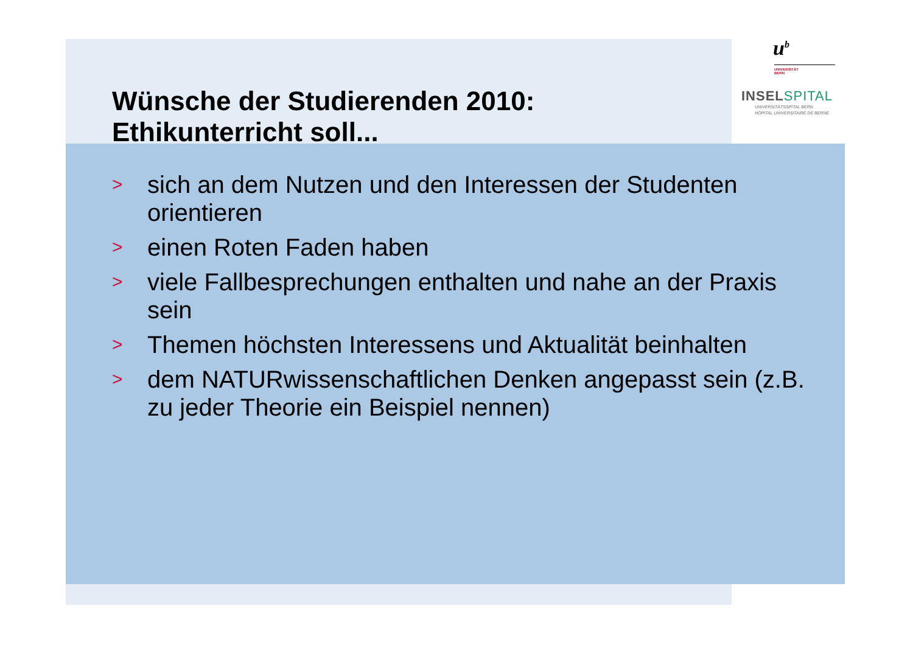Wünsche der Studierenden 2010:
Ethikunterricht soll...
u<sup>b</sup>
UNIVERSITÄT
BERN
INSELSPITAL
UNIVERSITÄTSSPITAL BERN
HOPITAL UNIVERSITAIRE DE BERNE
> sich an dem Nutzen und den Interessen der Studenten orientieren
> einen Roten Faden haben
> viele Fallbesprechungen enthalten und nahe an der Praxis sein
> Themen höchsten Interessens und Aktualität beinhalten
> dem NATURwissenschaftlichen Denken angepasst sein (z.B. zu jeder Theorie ein Beispiel nennen)